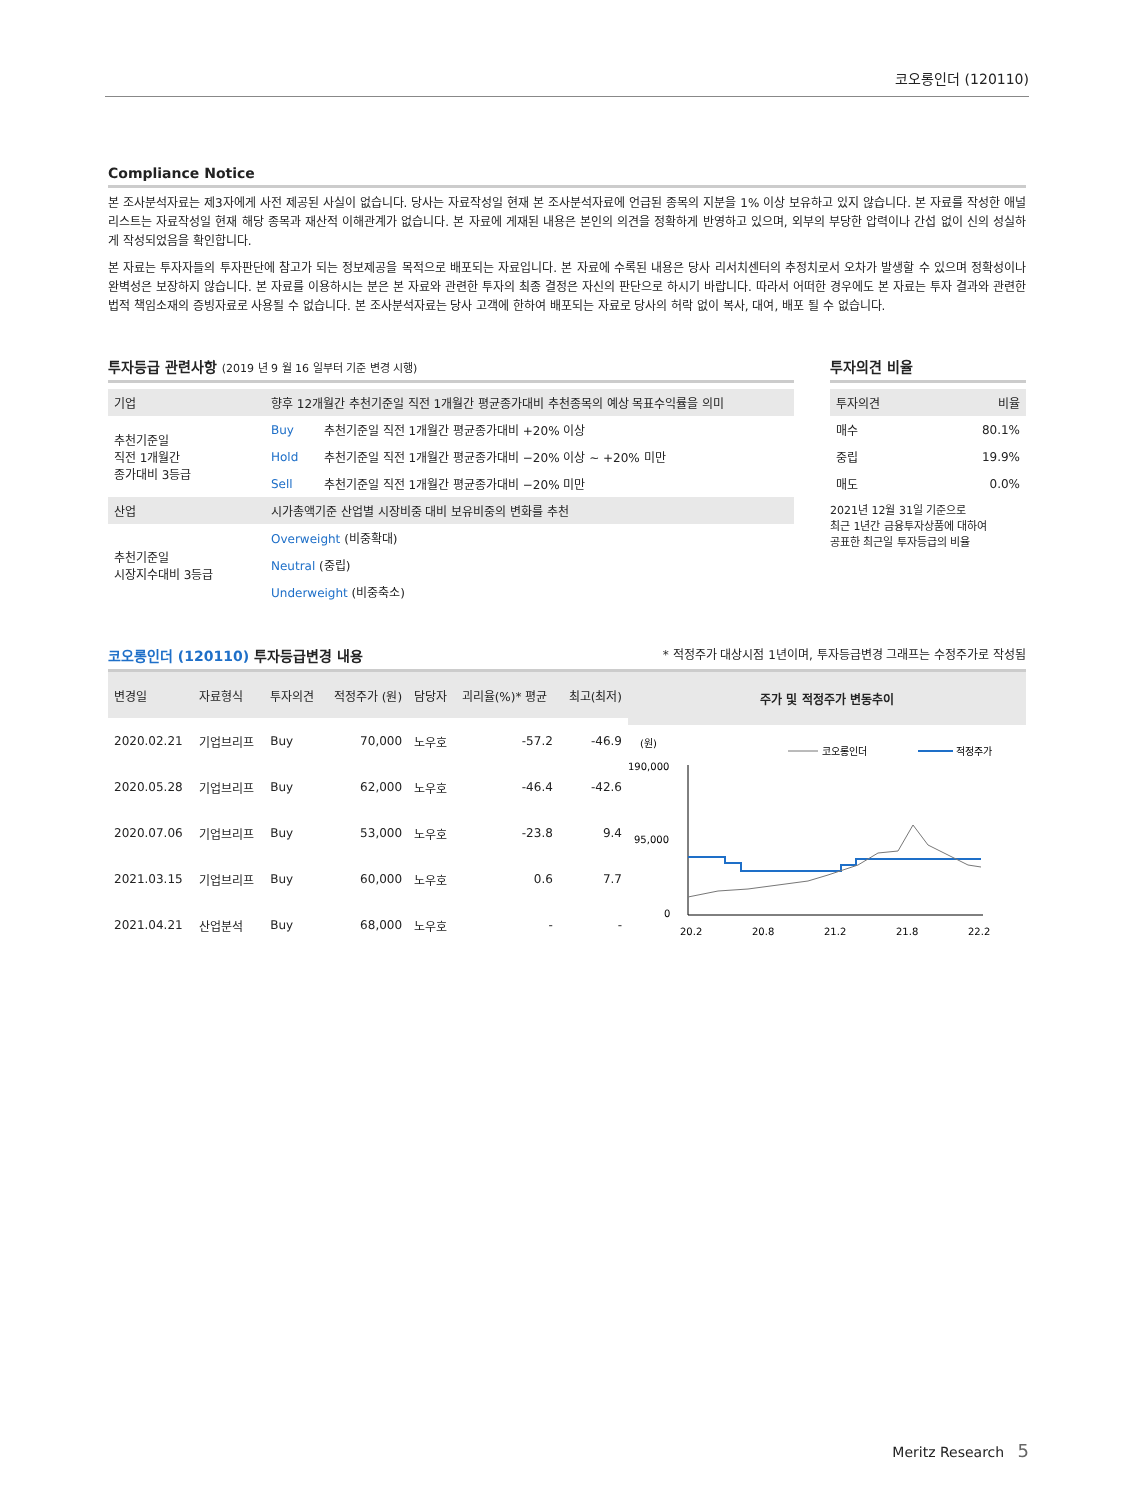코오롱인더 (120110)
Compliance Notice
본 조사분석자료는 제3자에게 사전 제공된 사실이 없습니다. 당사는 자료작성일 현재 본 조사분석자료에 언급된 종목의 지분을 1% 이상 보유하고 있지 않습니다. 본 자료를 작성한 애널리스트는 자료작성일 현재 해당 종목과 재산적 이해관계가 없습니다. 본 자료에 게재된 내용은 본인의 의견을 정확하게 반영하고 있으며, 외부의 부당한 압력이나 간섭 없이 신의 성실하게 작성되었음을 확인합니다.
본 자료는 투자자들의 투자판단에 참고가 되는 정보제공을 목적으로 배포되는 자료입니다. 본 자료에 수록된 내용은 당사 리서치센터의 추정치로서 오차가 발생할 수 있으며 정확성이나 완벽성은 보장하지 않습니다. 본 자료를 이용하시는 분은 본 자료와 관련한 투자의 최종 결정은 자신의 판단으로 하시기 바랍니다. 따라서 어떠한 경우에도 본 자료는 투자 결과와 관련한 법적 책임소재의 증빙자료로 사용될 수 없습니다. 본 조사분석자료는 당사 고객에 한하여 배포되는 자료로 당사의 허락 없이 복사, 대여, 배포 될 수 없습니다.
투자등급 관련사항 (2019 년 9 월 16 일부터 기준 변경 시행)
| 기업 | 향후 12개월간 추천기준일 직전 1개월간 평균종가대비 추천종목의 예상 목표수익률을 의미 | |
| 추천기준일 직전 1개월간 종가대비 3등급 | Buy | 추천기준일 직전 1개월간 평균종가대비 +20% 이상 |
| | Hold | 추천기준일 직전 1개월간 평균종가대비 −20% 이상 ~ +20% 미만 |
| | Sell | 추천기준일 직전 1개월간 평균종가대비 −20% 미만 |
| 산업 | 시가총액기준 산업별 시장비중 대비 보유비중의 변화를 추천 | |
| 추천기준일 시장지수대비 3등급 | Overweight (비중확대) | |
| | Neutral (중립) | |
| | Underweight (비중축소) | |
투자의견 비율
| 투자의견 | 비율 |
| 매수 | 80.1% |
| 중립 | 19.9% |
| 매도 | 0.0% |
2021년 12월 31일 기준으로
최근 1년간 금융투자상품에 대하여
공표한 최근일 투자등급의 비율
코오롱인더 (120110) 투자등급변경 내용 * 적정주가 대상시점 1년이며, 투자등급변경 그래프는 수정주가로 작성됨
| 변경일 | 자료형식 | 투자의견 | 적정주가 (원) | 담당자 | 괴리율(%)* 평균 | 최고(최저) |
| 2020.02.21 | 기업브리프 | Buy | 70,000 | 노우호 | -57.2 | -46.9 |
| 2020.05.28 | 기업브리프 | Buy | 62,000 | 노우호 | -46.4 | -42.6 |
| 2020.07.06 | 기업브리프 | Buy | 53,000 | 노우호 | -23.8 | 9.4 |
| 2021.03.15 | 기업브리프 | Buy | 60,000 | 노우호 | 0.6 | 7.7 |
| 2021.04.21 | 산업분석 | Buy | 68,000 | 노우호 | - | - |
주가 및 적정주가 변동추이
(원)
190,000
95,000
0
코오롱인더
적정주가
20.2
20.8
21.2
21.8
22.2
Meritz Research 5